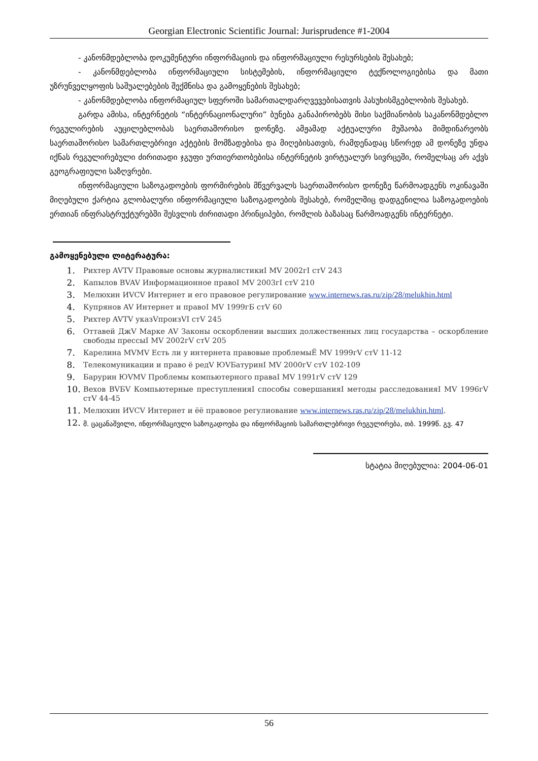Georgian Electronic Scientific Journal: Jurisprudence #1-2004
- კანონმდებლობა დოკუმენტური ინფორმაციის და ინფორმაციული რესურსების შესახებ;
- კანონმდებლობა ინფორმაციული სისტემების, ინფორმაციული ტექნოლოგიებისა და მათი უზრუნველყოფის საშუალებების შექმნისა და გამოყენების შესახებ;
- კანონმდებლობა ინფორმაციულ სფეროში სამართალდარღვევებისათვის პასუხისმგებლობის შესახებ.
გარდა ამისა, ინტერნეტის “ინტერნაციონალური” ბუნება განაპირობებს მისი საქმიანობის საკანონმდებლო რეგულირების აუცილებლობას საერთაშორისო დონეზე. ამჟამად აქტუალური მუშაობა მიმდინარეობს საერთაშორისო სამართლებრივი აქტების მომზადებისა და მიღებისათვის, რამდენადაც სწორედ ამ დონეზე უნდა იქნას რეგულირებული ძირითადი ჯგუფი ურთიერთობებისა ინტერნეტის ვირტუალურ სივრცეში, რომელსაც არ აქვს გეოგრაფიული საზღვრები.
ინფორმაციული საზოგადოების ფორმირების მწვერვალს საერთაშორისო დონეზე წარმოადგენს ოკინავაში მიღებული ქარტია გლობალური ინფორმაციული საზოგადოების შესახებ, რომელშიც დადგენილია საზოგადოების ერთიან ინფრასტრუქტურებში შესვლის ძირითადი პრინციპები, რომლის ბაზასაც წარმოადგენს ინტერნეტი.
გამოყენებული ლიტერატურა:
1. Рихтер AVTV Правовые основы журналистикиI MV 2002гI стV 243
2. Капылов BVAV Информационное правоI MV 2003гI стV 210
3. Мелюхин ИVCV Интернет и его правовое регулирование www.internews.ras.ru/zip/28/melukhin.html
4. Купрянов AV Интернет и правоI MV 1999гБ стV 60
5. Рихтер AVTV указVпроизVI стV 245
6. Оттавей ДжV Марке AV Законы оскорблении высших должественных лиц государства – оскорбление свободы прессыI MV 2002гV стV 205
7. Карелина MVMV Есть ли у интернета правовые проблемыЁ MV 1999гV стV 11-12
8. Телекомуникации и право ё редV ЮVБатуринI MV 2000гV стV 102-109
9. Барурин ЮVMV Проблемы компьютерного праваI MV 1991гV стV 129
10. Вехов BVБV Компьютерные преступленияI способы совершанияI методы расследованияI MV 1996гV стV 44-45
11. Мелюхин ИVCV Интернет и ёё правовое регулиование www.internews.ras.ru/zip/28/melukhin.html.
12. მ. ცაცანაშვილი, ინფორმაციული საზოგადოება და ინფორმაციის სამართლებრივი რეგულირება, თბ. 1999წ. გვ. 47
სტატია მიღებულია: 2004-06-01
56